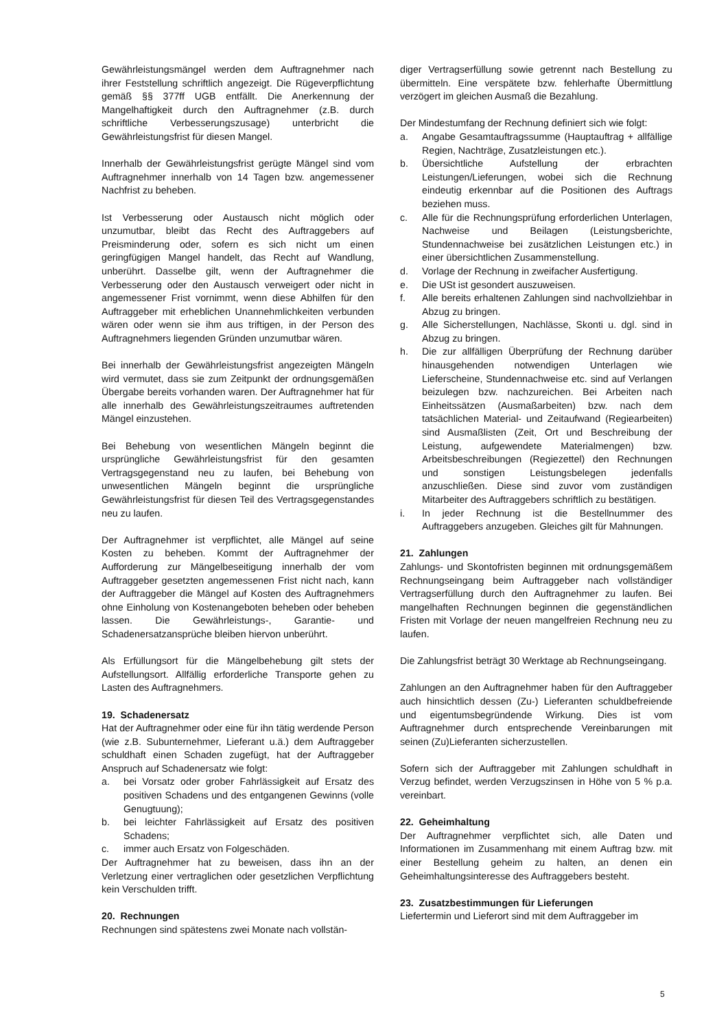Gewährleistungsmängel werden dem Auftragnehmer nach ihrer Feststellung schriftlich angezeigt. Die Rügeverpflichtung gemäß §§ 377ff UGB entfällt. Die Anerkennung der Mangelhaftigkeit durch den Auftragnehmer (z.B. durch schriftliche Verbesserungszusage) unterbricht die Gewährleistungsfrist für diesen Mangel.
Innerhalb der Gewährleistungsfrist gerügte Mängel sind vom Auftragnehmer innerhalb von 14 Tagen bzw. angemessener Nachfrist zu beheben.
Ist Verbesserung oder Austausch nicht möglich oder unzumutbar, bleibt das Recht des Auftraggebers auf Preisminderung oder, sofern es sich nicht um einen geringfügigen Mangel handelt, das Recht auf Wandlung, unberührt. Dasselbe gilt, wenn der Auftragnehmer die Verbesserung oder den Austausch verweigert oder nicht in angemessener Frist vornimmt, wenn diese Abhilfen für den Auftraggeber mit erheblichen Unannehmlichkeiten verbunden wären oder wenn sie ihm aus triftigen, in der Person des Auftragnehmers liegenden Gründen unzumutbar wären.
Bei innerhalb der Gewährleistungsfrist angezeigten Mängeln wird vermutet, dass sie zum Zeitpunkt der ordnungsgemäßen Übergabe bereits vorhanden waren. Der Auftragnehmer hat für alle innerhalb des Gewährleistungszeitraumes auftretenden Mängel einzustehen.
Bei Behebung von wesentlichen Mängeln beginnt die ursprüngliche Gewährleistungsfrist für den gesamten Vertragsgegenstand neu zu laufen, bei Behebung von unwesentlichen Mängeln beginnt die ursprüngliche Gewährleistungsfrist für diesen Teil des Vertragsgegenstandes neu zu laufen.
Der Auftragnehmer ist verpflichtet, alle Mängel auf seine Kosten zu beheben. Kommt der Auftragnehmer der Aufforderung zur Mängelbeseitigung innerhalb der vom Auftraggeber gesetzten angemessenen Frist nicht nach, kann der Auftraggeber die Mängel auf Kosten des Auftragnehmers ohne Einholung von Kostenangeboten beheben oder beheben lassen. Die Gewährleistungs-, Garantie- und Schadenersatzansprüche bleiben hiervon unberührt.
Als Erfüllungsort für die Mängelbehebung gilt stets der Aufstellungsort. Allfällig erforderliche Transporte gehen zu Lasten des Auftragnehmers.
19. Schadenersatz
Hat der Auftragnehmer oder eine für ihn tätig werdende Person (wie z.B. Subunternehmer, Lieferant u.ä.) dem Auftraggeber schuldhaft einen Schaden zugefügt, hat der Auftraggeber Anspruch auf Schadenersatz wie folgt:
a. bei Vorsatz oder grober Fahrlässigkeit auf Ersatz des positiven Schadens und des entgangenen Gewinns (volle Genugtuung);
b. bei leichter Fahrlässigkeit auf Ersatz des positiven Schadens;
c. immer auch Ersatz von Folgeschäden.
Der Auftragnehmer hat zu beweisen, dass ihn an der Verletzung einer vertraglichen oder gesetzlichen Verpflichtung kein Verschulden trifft.
20. Rechnungen
Rechnungen sind spätestens zwei Monate nach vollstän-
diger Vertragserfüllung sowie getrennt nach Bestellung zu übermitteln. Eine verspätete bzw. fehlerhafte Übermittlung verzögert im gleichen Ausmaß die Bezahlung.
Der Mindestumfang der Rechnung definiert sich wie folgt:
a. Angabe Gesamtauftragssumme (Hauptauftrag + allfällige Regien, Nachträge, Zusatzleistungen etc.).
b. Übersichtliche Aufstellung der erbrachten Leistungen/Lieferungen, wobei sich die Rechnung eindeutig erkennbar auf die Positionen des Auftrags beziehen muss.
c. Alle für die Rechnungsprüfung erforderlichen Unterlagen, Nachweise und Beilagen (Leistungsberichte, Stundennachweise bei zusätzlichen Leistungen etc.) in einer übersichtlichen Zusammenstellung.
d. Vorlage der Rechnung in zweifacher Ausfertigung.
e. Die USt ist gesondert auszuweisen.
f. Alle bereits erhaltenen Zahlungen sind nachvollziehbar in Abzug zu bringen.
g. Alle Sicherstellungen, Nachlässe, Skonti u. dgl. sind in Abzug zu bringen.
h. Die zur allfälligen Überprüfung der Rechnung darüber hinausgehenden notwendigen Unterlagen wie Lieferscheine, Stundennachweise etc. sind auf Verlangen beizulegen bzw. nachzureichen. Bei Arbeiten nach Einheitssätzen (Ausmaßarbeiten) bzw. nach dem tatsächlichen Material- und Zeitaufwand (Regiearbeiten) sind Ausmaßlisten (Zeit, Ort und Beschreibung der Leistung, aufgewendete Materialmengen) bzw. Arbeitsbeschreibungen (Regiezettel) den Rechnungen und sonstigen Leistungsbelegen jedenfalls anzuschließen. Diese sind zuvor vom zuständigen Mitarbeiter des Auftraggebers schriftlich zu bestätigen.
i. In jeder Rechnung ist die Bestellnummer des Auftraggebers anzugeben. Gleiches gilt für Mahnungen.
21. Zahlungen
Zahlungs- und Skontofristen beginnen mit ordnungsgemäßem Rechnungseingang beim Auftraggeber nach vollständiger Vertragserfüllung durch den Auftragnehmer zu laufen. Bei mangelhaften Rechnungen beginnen die gegenständlichen Fristen mit Vorlage der neuen mangelfreien Rechnung neu zu laufen.
Die Zahlungsfrist beträgt 30 Werktage ab Rechnungseingang.
Zahlungen an den Auftragnehmer haben für den Auftraggeber auch hinsichtlich dessen (Zu-) Lieferanten schuldbefreiende und eigentumsbegründende Wirkung. Dies ist vom Auftragnehmer durch entsprechende Vereinbarungen mit seinen (Zu)Lieferanten sicherzustellen.
Sofern sich der Auftraggeber mit Zahlungen schuldhaft in Verzug befindet, werden Verzugszinsen in Höhe von 5 % p.a. vereinbart.
22. Geheimhaltung
Der Auftragnehmer verpflichtet sich, alle Daten und Informationen im Zusammenhang mit einem Auftrag bzw. mit einer Bestellung geheim zu halten, an denen ein Geheimhaltungsinteresse des Auftraggebers besteht.
23. Zusatzbestimmungen für Lieferungen
Liefertermin und Lieferort sind mit dem Auftraggeber im
5